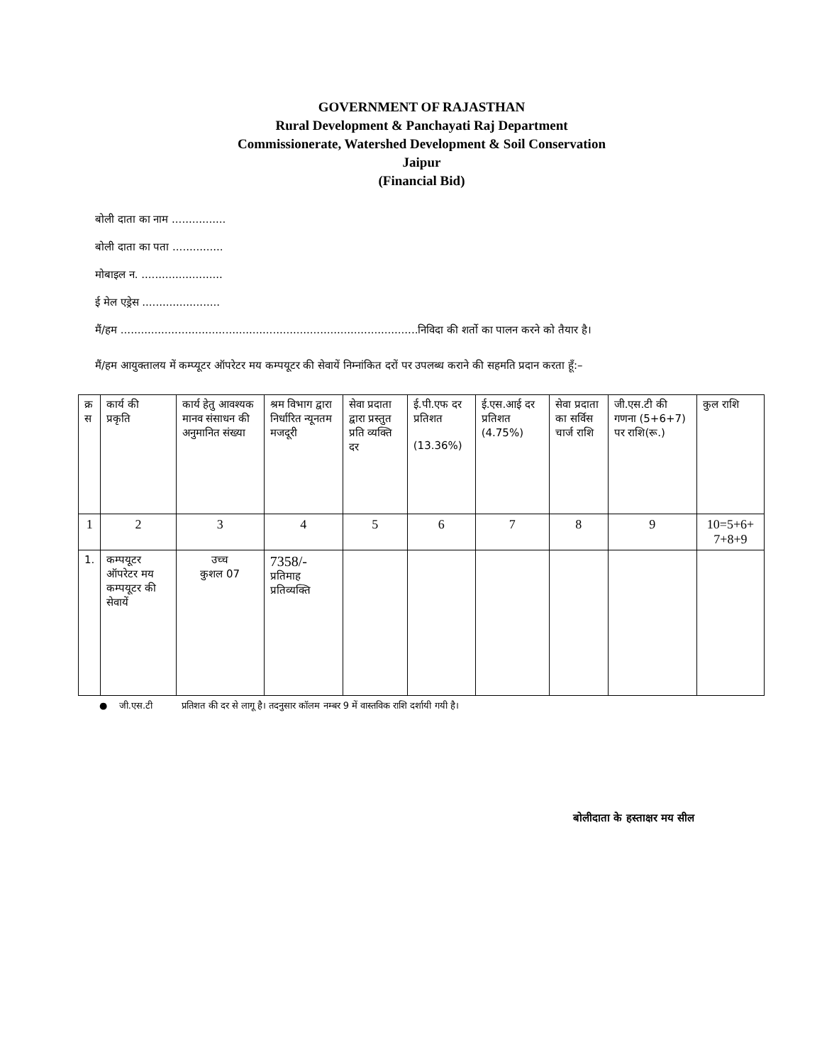GOVERNMENT OF RAJASTHAN
Rural Development & Panchayati Raj Department
Commissionerate, Watershed Development & Soil Conservation
Jaipur
(Financial Bid)
बोली दाता का नाम ................
बोली दाता का पता ...............
मोबाइल न. ........................
ई मेल एड्रेस .......................
मैं/हम ........................................................................................निविदा की शर्तो का पालन करने को तैयार है।
मैं/हम आयुक्तालय में कम्प्यूटर ऑपरेटर मय कम्पयूटर की सेवायें निम्नांकित दरों पर उपलब्ध कराने की सहमति प्रदान करता हूँ:–
| क्र स | कार्य की प्रकृति | कार्य हेतु आवश्यक मानव संसाधन की अनुमानित संख्या | श्रम विभाग द्वारा निर्धारित न्यूनतम मजदूरी | सेवा प्रदाता द्वारा प्रस्तुत प्रति व्यक्ति दर | ई.पी.एफ दर प्रतिशत (13.36%) | ई.एस.आई दर प्रतिशत (4.75%) | सेवा प्रदाता का सर्विस चार्ज राशि | जी.एस.टी की गणना (5+6+7) पर राशि(रू.) | कुल राशि |
| 1 | 2 | 3 | 4 | 5 | 6 | 7 | 8 | 9 | 10=5+6+ 7+8+9 |
| 1. | कम्पयूटर ऑपरेटर मय कम्पयूटर की सेवायें | उच्च कुशल 07 | 7358/- प्रतिमाह प्रतिव्यक्ति | | | | | | |
● जी.एस.टी प्रतिशत की दर से लागू है। तदनुसार कॉलम नम्बर 9 में वास्तविक राशि दर्शायी गयी है।
बोलीदाता के हस्ताक्षर मय सील